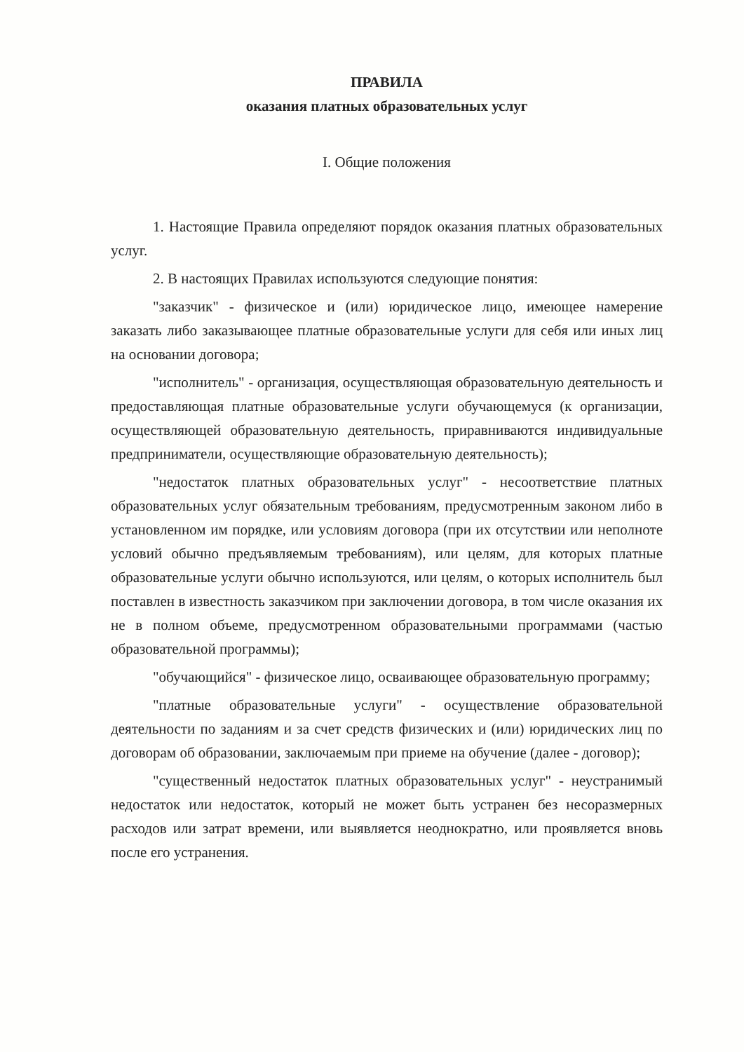ПРАВИЛА
оказания платных образовательных услуг
I. Общие положения
1. Настоящие Правила определяют порядок оказания платных образовательных услуг.
2. В настоящих Правилах используются следующие понятия:
"заказчик" - физическое и (или) юридическое лицо, имеющее намерение заказать либо заказывающее платные образовательные услуги для себя или иных лиц на основании договора;
"исполнитель" - организация, осуществляющая образовательную деятельность и предоставляющая платные образовательные услуги обучающемуся (к организации, осуществляющей образовательную деятельность, приравниваются индивидуальные предприниматели, осуществляющие образовательную деятельность);
"недостаток платных образовательных услуг" - несоответствие платных образовательных услуг обязательным требованиям, предусмотренным законом либо в установленном им порядке, или условиям договора (при их отсутствии или неполноте условий обычно предъявляемым требованиям), или целям, для которых платные образовательные услуги обычно используются, или целям, о которых исполнитель был поставлен в известность заказчиком при заключении договора, в том числе оказания их не в полном объеме, предусмотренном образовательными программами (частью образовательной программы);
"обучающийся" - физическое лицо, осваивающее образовательную программу;
"платные образовательные услуги" - осуществление образовательной деятельности по заданиям и за счет средств физических и (или) юридических лиц по договорам об образовании, заключаемым при приеме на обучение (далее - договор);
"существенный недостаток платных образовательных услуг" - неустранимый недостаток или недостаток, который не может быть устранен без несоразмерных расходов или затрат времени, или выявляется неоднократно, или проявляется вновь после его устранения.